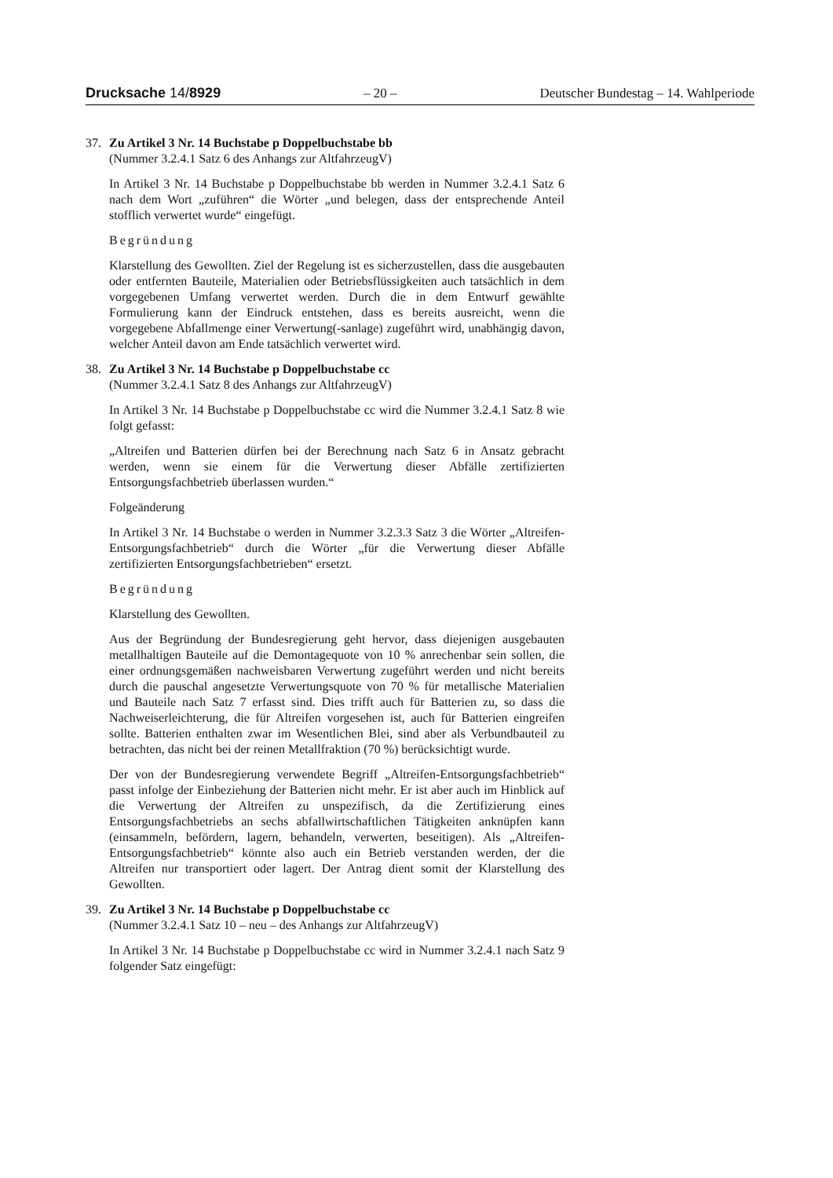Drucksache 14/8929 – 20 – Deutscher Bundestag – 14. Wahlperiode
37. Zu Artikel 3 Nr. 14 Buchstabe p Doppelbuchstabe bb
(Nummer 3.2.4.1 Satz 6 des Anhangs zur AltfahrzeugV)
In Artikel 3 Nr. 14 Buchstabe p Doppelbuchstabe bb werden in Nummer 3.2.4.1 Satz 6 nach dem Wort „zuführen“ die Wörter „und belegen, dass der entsprechende Anteil stofflich verwertet wurde“ eingefügt.
Begründung
Klarstellung des Gewollten. Ziel der Regelung ist es sicherzustellen, dass die ausgebauten oder entfernten Bauteile, Materialien oder Betriebsflüssigkeiten auch tatsächlich in dem vorgegebenen Umfang verwertet werden. Durch die in dem Entwurf gewählte Formulierung kann der Eindruck entstehen, dass es bereits ausreicht, wenn die vorgegebene Abfallmenge einer Verwertung(-sanlage) zugeführt wird, unabhängig davon, welcher Anteil davon am Ende tatsächlich verwertet wird.
38. Zu Artikel 3 Nr. 14 Buchstabe p Doppelbuchstabe cc
(Nummer 3.2.4.1 Satz 8 des Anhangs zur AltfahrzeugV)
In Artikel 3 Nr. 14 Buchstabe p Doppelbuchstabe cc wird die Nummer 3.2.4.1 Satz 8 wie folgt gefasst:
„Altreifen und Batterien dürfen bei der Berechnung nach Satz 6 in Ansatz gebracht werden, wenn sie einem für die Verwertung dieser Abfälle zertifizierten Entsorgungsfachbetrieb überlassen wurden.“
Folgeänderung
In Artikel 3 Nr. 14 Buchstabe o werden in Nummer 3.2.3.3 Satz 3 die Wörter „Altreifen-Entsorgungsfachbetrieb“ durch die Wörter „für die Verwertung dieser Abfälle zertifizierten Entsorgungsfachbetrieben“ ersetzt.
Begründung
Klarstellung des Gewollten.
Aus der Begründung der Bundesregierung geht hervor, dass diejenigen ausgebauten metallhaltigen Bauteile auf die Demontagequote von 10 % anrechenbar sein sollen, die einer ordnungsgemäßen nachweisbaren Verwertung zugeführt werden und nicht bereits durch die pauschal angesetzte Verwertungsquote von 70 % für metallische Materialien und Bauteile nach Satz 7 erfasst sind. Dies trifft auch für Batterien zu, so dass die Nachweiserleichterung, die für Altreifen vorgesehen ist, auch für Batterien eingreifen sollte. Batterien enthalten zwar im Wesentlichen Blei, sind aber als Verbundbauteil zu betrachten, das nicht bei der reinen Metallfraktion (70 %) berücksichtigt wurde.
Der von der Bundesregierung verwendete Begriff „Altreifen-Entsorgungsfachbetrieb“ passt infolge der Einbeziehung der Batterien nicht mehr. Er ist aber auch im Hinblick auf die Verwertung der Altreifen zu unspezifisch, da die Zertifizierung eines Entsorgungsfachbetriebs an sechs abfallwirtschaftlichen Tätigkeiten anknüpfen kann (einsammeln, befördern, lagern, behandeln, verwerten, beseitigen). Als „Altreifen-Entsorgungsfachbetrieb“ könnte also auch ein Betrieb verstanden werden, der die Altreifen nur transportiert oder lagert. Der Antrag dient somit der Klarstellung des Gewollten.
39. Zu Artikel 3 Nr. 14 Buchstabe p Doppelbuchstabe cc
(Nummer 3.2.4.1 Satz 10 – neu – des Anhangs zur AltfahrzeugV)
In Artikel 3 Nr. 14 Buchstabe p Doppelbuchstabe cc wird in Nummer 3.2.4.1 nach Satz 9 folgender Satz eingefügt: